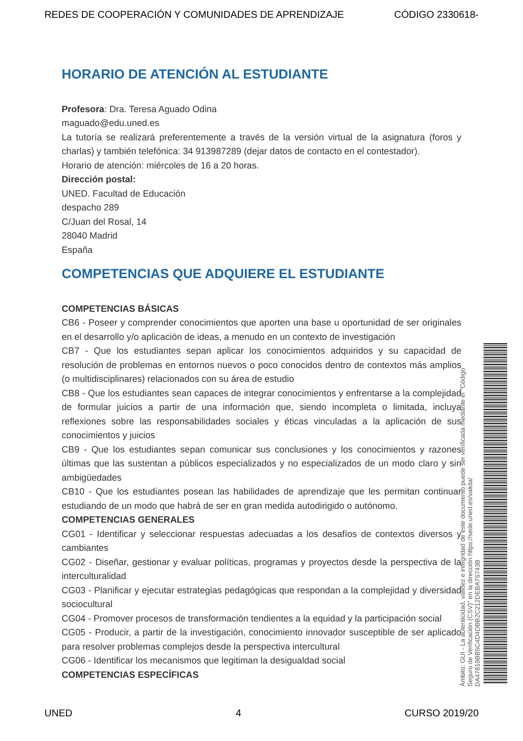REDES DE COOPERACIÓN Y COMUNIDADES DE APRENDIZAJE CÓDIGO 2330618-
HORARIO DE ATENCIÓN AL ESTUDIANTE
Profesora: Dra. Teresa Aguado Odina
maguado@edu.uned.es
La tutoría se realizará preferentemente a través de la versión virtual de la asignatura (foros y charlas) y también telefónica: 34 913987289 (dejar datos de contacto en el contestador).
Horario de atención: miércoles de 16 a 20 horas.
Dirección postal:
UNED. Facultad de Educación
despacho 289
C/Juan del Rosal, 14
28040 Madrid
España
COMPETENCIAS QUE ADQUIERE EL ESTUDIANTE
COMPETENCIAS BÁSICAS
CB6 - Poseer y comprender conocimientos que aporten una base u oportunidad de ser originales en el desarrollo y/o aplicación de ideas, a menudo en un contexto de investigación
CB7 - Que los estudiantes sepan aplicar los conocimientos adquiridos y su capacidad de resolución de problemas en entornos nuevos o poco conocidos dentro de contextos más amplios (o multidisciplinares) relacionados con su área de estudio
CB8 - Que los estudiantes sean capaces de integrar conocimientos y enfrentarse a la complejidad de formular juicios a partir de una información que, siendo incompleta o limitada, incluya reflexiones sobre las responsabilidades sociales y éticas vinculadas a la aplicación de sus conocimientos y juicios
CB9 - Que los estudiantes sepan comunicar sus conclusiones y los conocimientos y razones últimas que las sustentan a públicos especializados y no especializados de un modo claro y sin ambigüedades
CB10 - Que los estudiantes posean las habilidades de aprendizaje que les permitan continuar estudiando de un modo que habrá de ser en gran medida autodirigido o autónomo.
COMPETENCIAS GENERALES
CG01 - Identificar y seleccionar respuestas adecuadas a los desafíos de contextos diversos y cambiantes
CG02 - Diseñar, gestionar y evaluar políticas, programas y proyectos desde la perspectiva de la interculturalidad
CG03 - Planificar y ejecutar estrategias pedagógicas que respondan a la complejidad y diversidad sociocultural
CG04 - Promover procesos de transformación tendientes a la equidad y la participación social
CG05 - Producir, a partir de la investigación, conocimiento innovador susceptible de ser aplicado para resolver problemas complejos desde la perspectiva intercultural
CG06 - Identificar los mecanismos que legitiman la desigualdad social
COMPETENCIAS ESPECÍFICAS
Ámbito: GUI - La autenticidad, validez e integridad de este documento puede ser verificada mediante el "Código Seguro de Verificación (CSV)" en la dirección https://sede.uned.es/valida/ DA47819BB5C4D4DBB2C212DEBA76743B
UNED 4 CURSO 2019/20